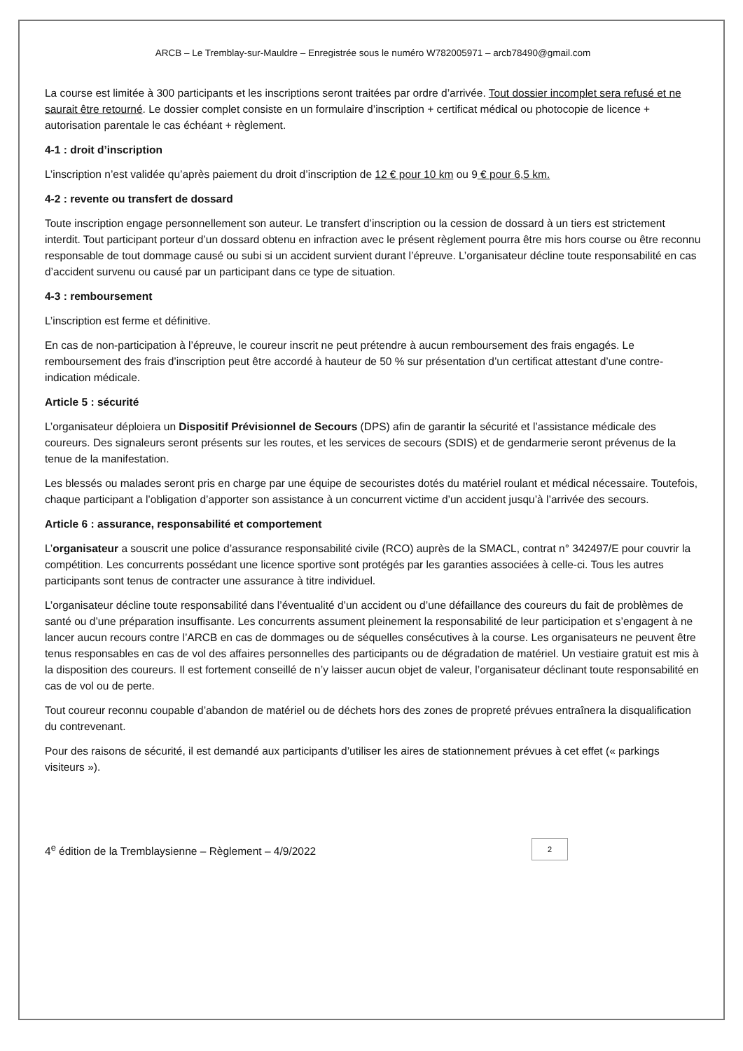ARCB – Le Tremblay-sur-Mauldre – Enregistrée sous le numéro W782005971 – arcb78490@gmail.com
La course est limitée à 300 participants et les inscriptions seront traitées par ordre d’arrivée. Tout dossier incomplet sera refusé et ne saurait être retourné. Le dossier complet consiste en un formulaire d’inscription + certificat médical ou photocopie de licence + autorisation parentale le cas échéant + règlement.
4-1 : droit d’inscription
L’inscription n’est validée qu’après paiement du droit d’inscription de 12 € pour 10 km ou 9 € pour 6,5 km.
4-2 : revente ou transfert de dossard
Toute inscription engage personnellement son auteur. Le transfert d’inscription ou la cession de dossard à un tiers est strictement interdit. Tout participant porteur d’un dossard obtenu en infraction avec le présent règlement pourra être mis hors course ou être reconnu responsable de tout dommage causé ou subi si un accident survient durant l’épreuve. L’organisateur décline toute responsabilité en cas d’accident survenu ou causé par un participant dans ce type de situation.
4-3 : remboursement
L’inscription est ferme et définitive.
En cas de non-participation à l’épreuve, le coureur inscrit ne peut prétendre à aucun remboursement des frais engagés. Le remboursement des frais d’inscription peut être accordé à hauteur de 50 % sur présentation d’un certificat attestant d’une contre-indication médicale.
Article 5 : sécurité
L’organisateur déploiera un Dispositif Prévisionnel de Secours (DPS) afin de garantir la sécurité et l’assistance médicale des coureurs. Des signaleurs seront présents sur les routes, et les services de secours (SDIS) et de gendarmerie seront prévenus de la tenue de la manifestation.
Les blessés ou malades seront pris en charge par une équipe de secouristes dotés du matériel roulant et médical nécessaire. Toutefois, chaque participant a l’obligation d’apporter son assistance à un concurrent victime d’un accident jusqu’à l’arrivée des secours.
Article 6 : assurance, responsabilité et comportement
L’organisateur a souscrit une police d’assurance responsabilité civile (RCO) auprès de la SMACL, contrat n° 342497/E pour couvrir la compétition. Les concurrents possédant une licence sportive sont protégés par les garanties associées à celle-ci. Tous les autres participants sont tenus de contracter une assurance à titre individuel.
L’organisateur décline toute responsabilité dans l’éventualité d’un accident ou d’une défaillance des coureurs du fait de problèmes de santé ou d’une préparation insuffisante. Les concurrents assument pleinement la responsabilité de leur participation et s’engagent à ne lancer aucun recours contre l’ARCB en cas de dommages ou de séquelles consécutives à la course. Les organisateurs ne peuvent être tenus responsables en cas de vol des affaires personnelles des participants ou de dégradation de matériel. Un vestiaire gratuit est mis à la disposition des coureurs. Il est fortement conseillé de n’y laisser aucun objet de valeur, l’organisateur déclinant toute responsabilité en cas de vol ou de perte.
Tout coureur reconnu coupable d’abandon de matériel ou de déchets hors des zones de propreté prévues entraînera la disqualification du contrevenant.
Pour des raisons de sécurité, il est demandé aux participants d’utiliser les aires de stationnement prévues à cet effet (« parkings visiteurs »).
4<sup>e</sup> édition de la Tremblaysienne – Règlement – 4/9/2022
2